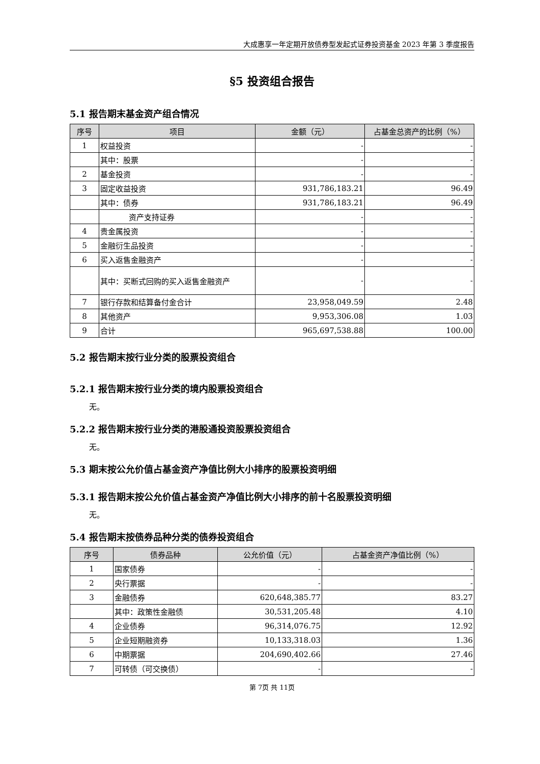大成惠享一年定期开放债券型发起式证券投资基金 2023 年第 3 季度报告
§5 投资组合报告
5.1 报告期末基金资产组合情况
| 序号 | 项目 | 金额（元） | 占基金总资产的比例（%） |
| --- | --- | --- | --- |
| 1 | 权益投资 | - | - |
| | 其中：股票 | - | - |
| 2 | 基金投资 | - | - |
| 3 | 固定收益投资 | 931,786,183.21 | 96.49 |
| | 其中：债券 | 931,786,183.21 | 96.49 |
| | 资产支持证券 | - | - |
| 4 | 贵金属投资 | - | - |
| 5 | 金融衍生品投资 | - | - |
| 6 | 买入返售金融资产 | - | - |
| | 其中：买断式回购的买入返售金融资产 | - | - |
| 7 | 银行存款和结算备付金合计 | 23,958,049.59 | 2.48 |
| 8 | 其他资产 | 9,953,306.08 | 1.03 |
| 9 | 合计 | 965,697,538.88 | 100.00 |
5.2 报告期末按行业分类的股票投资组合
5.2.1 报告期末按行业分类的境内股票投资组合
无。
5.2.2 报告期末按行业分类的港股通投资股票投资组合
无。
5.3 期末按公允价值占基金资产净值比例大小排序的股票投资明细
5.3.1 报告期末按公允价值占基金资产净值比例大小排序的前十名股票投资明细
无。
5.4 报告期末按债券品种分类的债券投资组合
| 序号 | 债券品种 | 公允价值（元） | 占基金资产净值比例（%） |
| --- | --- | --- | --- |
| 1 | 国家债券 | - | - |
| 2 | 央行票据 | - | - |
| 3 | 金融债券 | 620,648,385.77 | 83.27 |
| | 其中：政策性金融债 | 30,531,205.48 | 4.10 |
| 4 | 企业债券 | 96,314,076.75 | 12.92 |
| 5 | 企业短期融资券 | 10,133,318.03 | 1.36 |
| 6 | 中期票据 | 204,690,402.66 | 27.46 |
| 7 | 可转债（可交换债） | - | - |
第 7页 共 11页